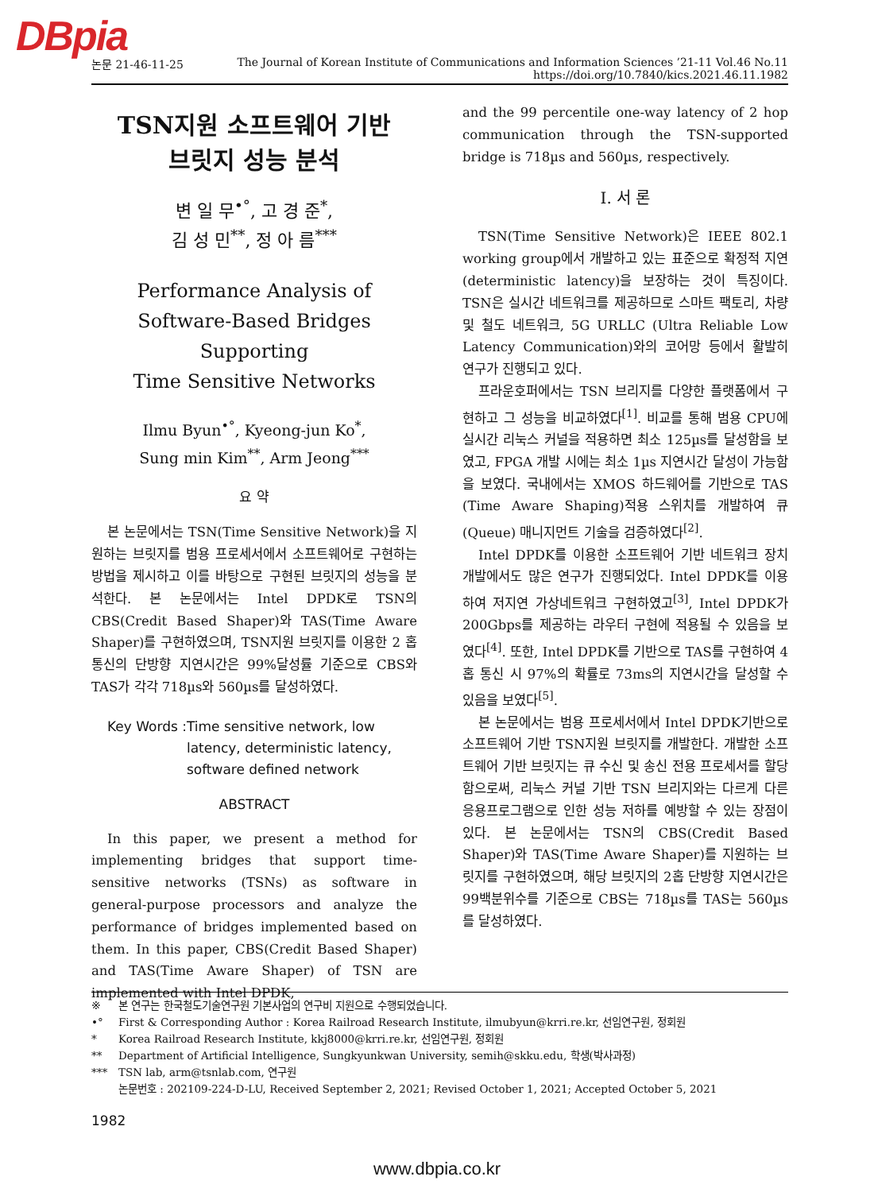DBpia
논문 21-46-11-25
The Journal of Korean Institute of Communications and Information Sciences ’21-11 Vol.46 No.11
https://doi.org/10.7840/kics.2021.46.11.1982
TSN지원 소프트웨어 기반
브릿지 성능 분석
변 일 무<sup>•°</sup>, 고 경 준<sup>*</sup>,
김 성 민<sup>**</sup>, 정 아 름<sup>***</sup>
Performance Analysis of
Software-Based Bridges Supporting
Time Sensitive Networks
Ilmu Byun<sup>•°</sup>, Kyeong-jun Ko<sup>*</sup>,
Sung min Kim<sup>**</sup>, Arm Jeong<sup>***</sup>
요 약
본 논문에서는 TSN(Time Sensitive Network)을 지원하는 브릿지를 범용 프로세서에서 소프트웨어로 구현하는 방법을 제시하고 이를 바탕으로 구현된 브릿지의 성능을 분석한다. 본 논문에서는 Intel DPDK로 TSN의 CBS(Credit Based Shaper)와 TAS(Time Aware Shaper)를 구현하였으며, TSN지원 브릿지를 이용한 2 홉 통신의 단방향 지연시간은 99%달성률 기준으로 CBS와 TAS가 각각 718µs와 560µs를 달성하였다.
Key Words : Time sensitive network, low latency, deterministic latency, software defined network
ABSTRACT
In this paper, we present a method for implementing bridges that support time-sensitive networks (TSNs) as software in general-purpose processors and analyze the performance of bridges implemented based on them. In this paper, CBS(Credit Based Shaper) and TAS(Time Aware Shaper) of TSN are implemented with Intel DPDK,
and the 99 percentile one-way latency of 2 hop communication through the TSN-supported bridge is 718µs and 560µs, respectively.
Ⅰ. 서 론
TSN(Time Sensitive Network)은 IEEE 802.1 working group에서 개발하고 있는 표준으로 확정적 지연(deterministic latency)을 보장하는 것이 특징이다. TSN은 실시간 네트워크를 제공하므로 스마트 팩토리, 차량 및 철도 네트워크, 5G URLLC (Ultra Reliable Low Latency Communication)와의 코어망 등에서 활발히 연구가 진행되고 있다.
프라운호퍼에서는 TSN 브리지를 다양한 플랫폼에서 구현하고 그 성능을 비교하였다<sup>[1]</sup>. 비교를 통해 범용 CPU에 실시간 리눅스 커널을 적용하면 최소 125µs를 달성함을 보였고, FPGA 개발 시에는 최소 1µs 지연시간 달성이 가능함을 보였다. 국내에서는 XMOS 하드웨어를 기반으로 TAS (Time Aware Shaping)적용 스위치를 개발하여 큐(Queue) 매니지먼트 기술을 검증하였다<sup>[2]</sup>.
Intel DPDK를 이용한 소프트웨어 기반 네트워크 장치 개발에서도 많은 연구가 진행되었다. Intel DPDK를 이용하여 저지연 가상네트워크 구현하였고<sup>[3]</sup>, Intel DPDK가 200Gbps를 제공하는 라우터 구현에 적용될 수 있음을 보였다<sup>[4]</sup>. 또한, Intel DPDK를 기반으로 TAS를 구현하여 4 홉 통신 시 97%의 확률로 73ms의 지연시간을 달성할 수 있음을 보였다<sup>[5]</sup>.
본 논문에서는 범용 프로세서에서 Intel DPDK기반으로 소프트웨어 기반 TSN지원 브릿지를 개발한다. 개발한 소프트웨어 기반 브릿지는 큐 수신 및 송신 전용 프로세서를 할당함으로써, 리눅스 커널 기반 TSN 브리지와는 다르게 다른 응용프로그램으로 인한 성능 저하를 예방할 수 있는 장점이 있다. 본 논문에서는 TSN의 CBS(Credit Based Shaper)와 TAS(Time Aware Shaper)를 지원하는 브릿지를 구현하였으며, 해당 브릿지의 2홉 단방향 지연시간은 99백분위수를 기준으로 CBS는 718µs를 TAS는 560µs를 달성하였다.
※ 본 연구는 한국철도기술연구원 기본사업의 연구비 지원으로 수행되었습니다.
•° First & Corresponding Author : Korea Railroad Research Institute, ilmubyun@krri.re.kr, 선임연구원, 정회원
* Korea Railroad Research Institute, kkj8000@krri.re.kr, 선임연구원, 정회원
** Department of Artificial Intelligence, Sungkyunkwan University, semih@skku.edu, 학생(박사과정)
*** TSN lab, arm@tsnlab.com, 연구원
논문번호 : 202109-224-D-LU, Received September 2, 2021; Revised October 1, 2021; Accepted October 5, 2021
1982
www.dbpia.co.kr